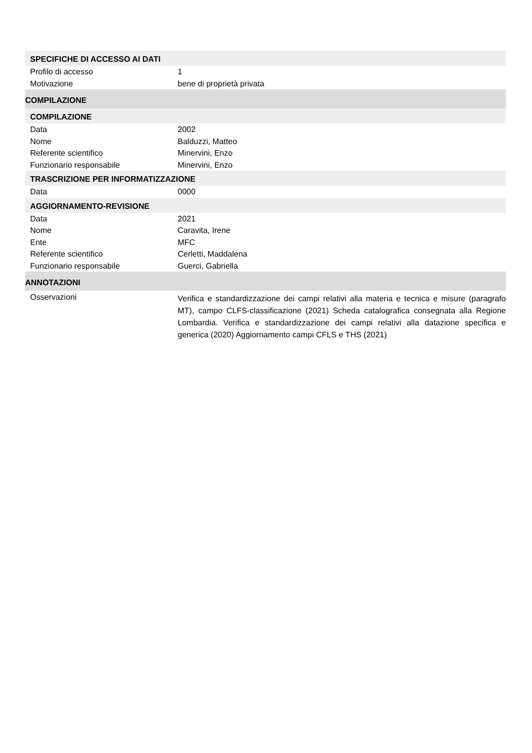SPECIFICHE DI ACCESSO AI DATI
Profilo di accesso 1
Motivazione bene di proprietà privata
COMPILAZIONE
COMPILAZIONE
Data 2002
Nome Balduzzi, Matteo
Referente scientifico Minervini, Enzo
Funzionario responsabile Minervini, Enzo
TRASCRIZIONE PER INFORMATIZZAZIONE
Data 0000
AGGIORNAMENTO-REVISIONE
Data 2021
Nome Caravita, Irene
Ente MFC
Referente scientifico Cerletti, Maddalena
Funzionario responsabile Guerci, Gabriella
ANNOTAZIONI
Osservazioni
Verifica e standardizzazione dei campi relativi alla materia e tecnica e misure (paragrafo MT), campo CLFS-classificazione (2021) Scheda catalografica consegnata alla Regione Lombardia. Verifica e standardizzazione dei campi relativi alla datazione specifica e generica (2020) Aggiornamento campi CFLS e THS (2021)